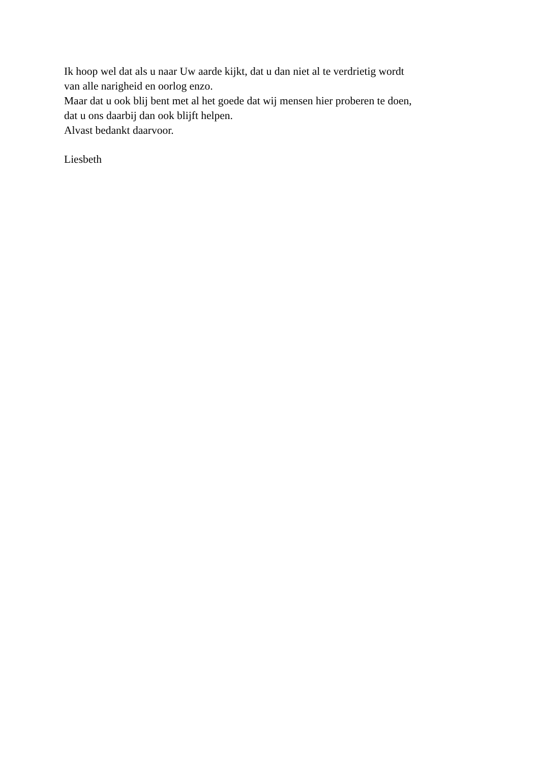Ik hoop wel dat als u naar Uw aarde kijkt, dat u dan niet al te verdrietig wordt
van alle narigheid en oorlog enzo.
Maar dat u ook blij bent met al het goede dat wij mensen hier proberen te doen,
dat u ons daarbij dan ook blijft helpen.
Alvast bedankt daarvoor.
Liesbeth